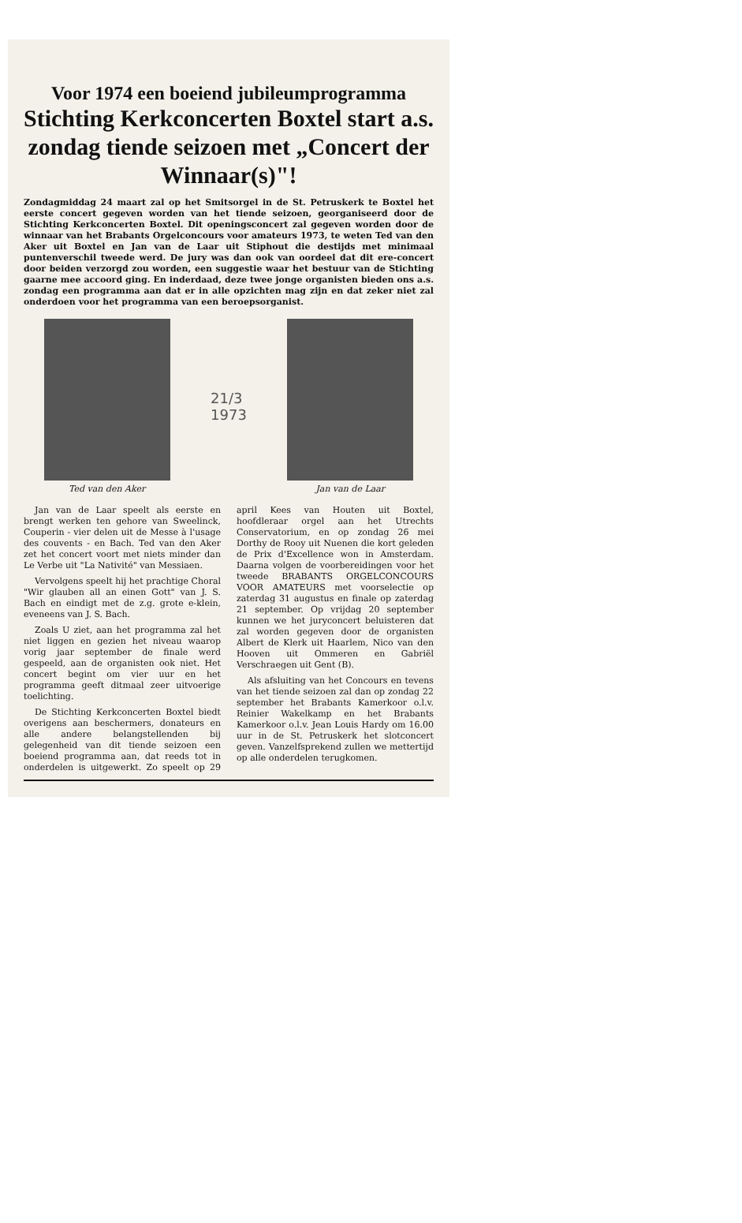Voor 1974 een boeiend jubileumprogramma
Stichting Kerkconcerten Boxtel start a.s. zondag tiende seizoen met „Concert der Winnaar(s)"!
Zondagmiddag 24 maart zal op het Smitsorgel in de St. Petruskerk te Boxtel het eerste concert gegeven worden van het tiende seizoen, georganiseerd door de Stichting Kerkconcerten Boxtel. Dit openingsconcert zal gegeven worden door de winnaar van het Brabants Orgelconcours voor amateurs 1973, te weten Ted van den Aker uit Boxtel en Jan van de Laar uit Stiphout die destijds met minimaal puntenverschil tweede werd. De jury was dan ook van oordeel dat dit ere-concert door beiden verzorgd zou worden, een suggestie waar het bestuur van de Stichting gaarne mee accoord ging. En inderdaad, deze twee jonge organisten bieden ons a.s. zondag een programma aan dat er in alle opzichten mag zijn en dat zeker niet zal onderdoen voor het programma van een beroepsorganist.
Ted van den Aker
21/3
1973
Jan van de Laar
Jan van de Laar speelt als eerste en brengt werken ten gehore van Sweelinck, Couperin - vier delen uit de Messe à l'usage des couvents - en Bach. Ted van den Aker zet het concert voort met niets minder dan Le Verbe uit "La Nativité" van Messiaen.
Vervolgens speelt hij het prachtige Choral "Wir glauben all an einen Gott" van J. S. Bach en eindigt met de z.g. grote e-klein, eveneens van J. S. Bach.
Zoals U ziet, aan het programma zal het niet liggen en gezien het niveau waarop vorig jaar september de finale werd gespeeld, aan de organisten ook niet. Het concert begint om vier uur en het programma geeft ditmaal zeer uitvoerige toelichting.
De Stichting Kerkconcerten Boxtel biedt overigens aan beschermers, donateurs en alle andere belangstellenden bij gelegenheid van dit tiende seizoen een boeiend programma aan, dat reeds tot in onderdelen is uitgewerkt. Zo speelt op 29 april Kees van Houten uit Boxtel, hoofdleraar orgel aan het Utrechts Conservatorium, en op zondag 26 mei Dorthy de Rooy uit Nuenen die kort geleden de Prix d'Excellence won in Amsterdam. Daarna volgen de voorbereidingen voor het tweede BRABANTS ORGELCONCOURS VOOR AMATEURS met voorselectie op zaterdag 31 augustus en finale op zaterdag 21 september. Op vrijdag 20 september kunnen we het juryconcert beluisteren dat zal worden gegeven door de organisten Albert de Klerk uit Haarlem, Nico van den Hooven uit Ommeren en Gabriël Verschraegen uit Gent (B).
Als afsluiting van het Concours en tevens van het tiende seizoen zal dan op zondag 22 september het Brabants Kamerkoor o.l.v. Reinier Wakelkamp en het Brabants Kamerkoor o.l.v. Jean Louis Hardy om 16.00 uur in de St. Petruskerk het slotconcert geven. Vanzelfsprekend zullen we mettertijd op alle onderdelen terugkomen.